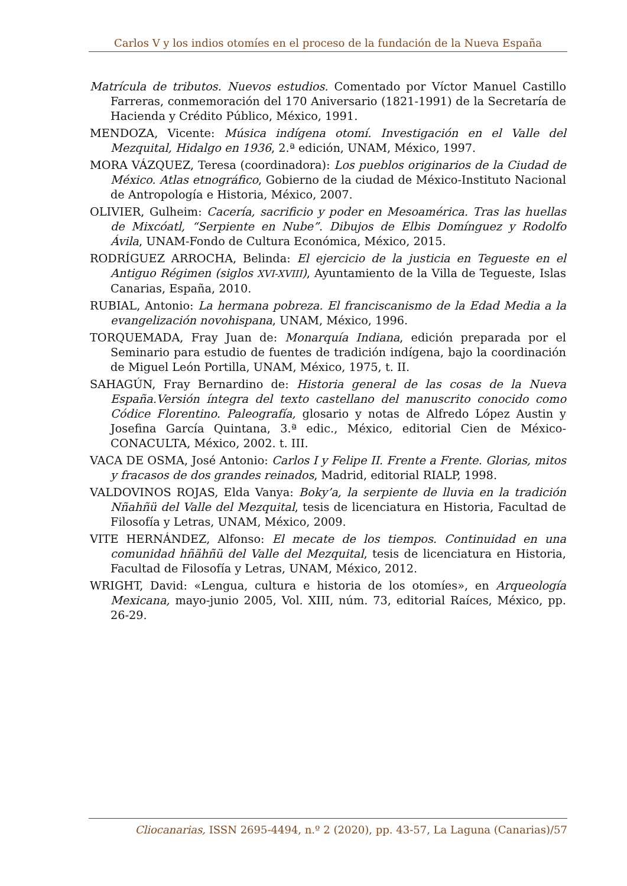Carlos V y los indios otomíes en el proceso de la fundación de la Nueva España
Matrícula de tributos. Nuevos estudios. Comentado por Víctor Manuel Castillo Farreras, conmemoración del 170 Aniversario (1821-1991) de la Secretaría de Hacienda y Crédito Público, México, 1991.
MENDOZA, Vicente: Música indígena otomí. Investigación en el Valle del Mezquital, Hidalgo en 1936, 2.ª edición, UNAM, México, 1997.
MORA VÁZQUEZ, Teresa (coordinadora): Los pueblos originarios de la Ciudad de México. Atlas etnográfico, Gobierno de la ciudad de México-Instituto Nacional de Antropología e Historia, México, 2007.
OLIVIER, Gulheim: Cacería, sacrificio y poder en Mesoamérica. Tras las huellas de Mixcóatl, “Serpiente en Nube”. Dibujos de Elbis Domínguez y Rodolfo Ávila, UNAM-Fondo de Cultura Económica, México, 2015.
RODRÍGUEZ ARROCHA, Belinda: El ejercicio de la justicia en Tegueste en el Antiguo Régimen (siglos XVI-XVIII), Ayuntamiento de la Villa de Tegueste, Islas Canarias, España, 2010.
RUBIAL, Antonio: La hermana pobreza. El franciscanismo de la Edad Media a la evangelización novohispana, UNAM, México, 1996.
TORQUEMADA, Fray Juan de: Monarquía Indiana, edición preparada por el Seminario para estudio de fuentes de tradición indígena, bajo la coordinación de Miguel León Portilla, UNAM, México, 1975, t. II.
SAHAGÚN, Fray Bernardino de: Historia general de las cosas de la Nueva España.Versión íntegra del texto castellano del manuscrito conocido como Códice Florentino. Paleografía, glosario y notas de Alfredo López Austin y Josefina García Quintana, 3.ª edic., México, editorial Cien de México-CONACULTA, México, 2002. t. III.
VACA DE OSMA, José Antonio: Carlos I y Felipe II. Frente a Frente. Glorias, mitos y fracasos de dos grandes reinados, Madrid, editorial RIALP, 1998.
VALDOVINOS ROJAS, Elda Vanya: Boky’a, la serpiente de lluvia en la tradición Nñahñü del Valle del Mezquital, tesis de licenciatura en Historia, Facultad de Filosofía y Letras, UNAM, México, 2009.
VITE HERNÁNDEZ, Alfonso: El mecate de los tiempos. Continuidad en una comunidad hñähñü del Valle del Mezquital, tesis de licenciatura en Historia, Facultad de Filosofía y Letras, UNAM, México, 2012.
WRIGHT, David: «Lengua, cultura e historia de los otomíes», en Arqueología Mexicana, mayo-junio 2005, Vol. XIII, núm. 73, editorial Raíces, México, pp. 26-29.
Cliocanarias, ISSN 2695-4494, n.º 2 (2020), pp. 43-57, La Laguna (Canarias)/57